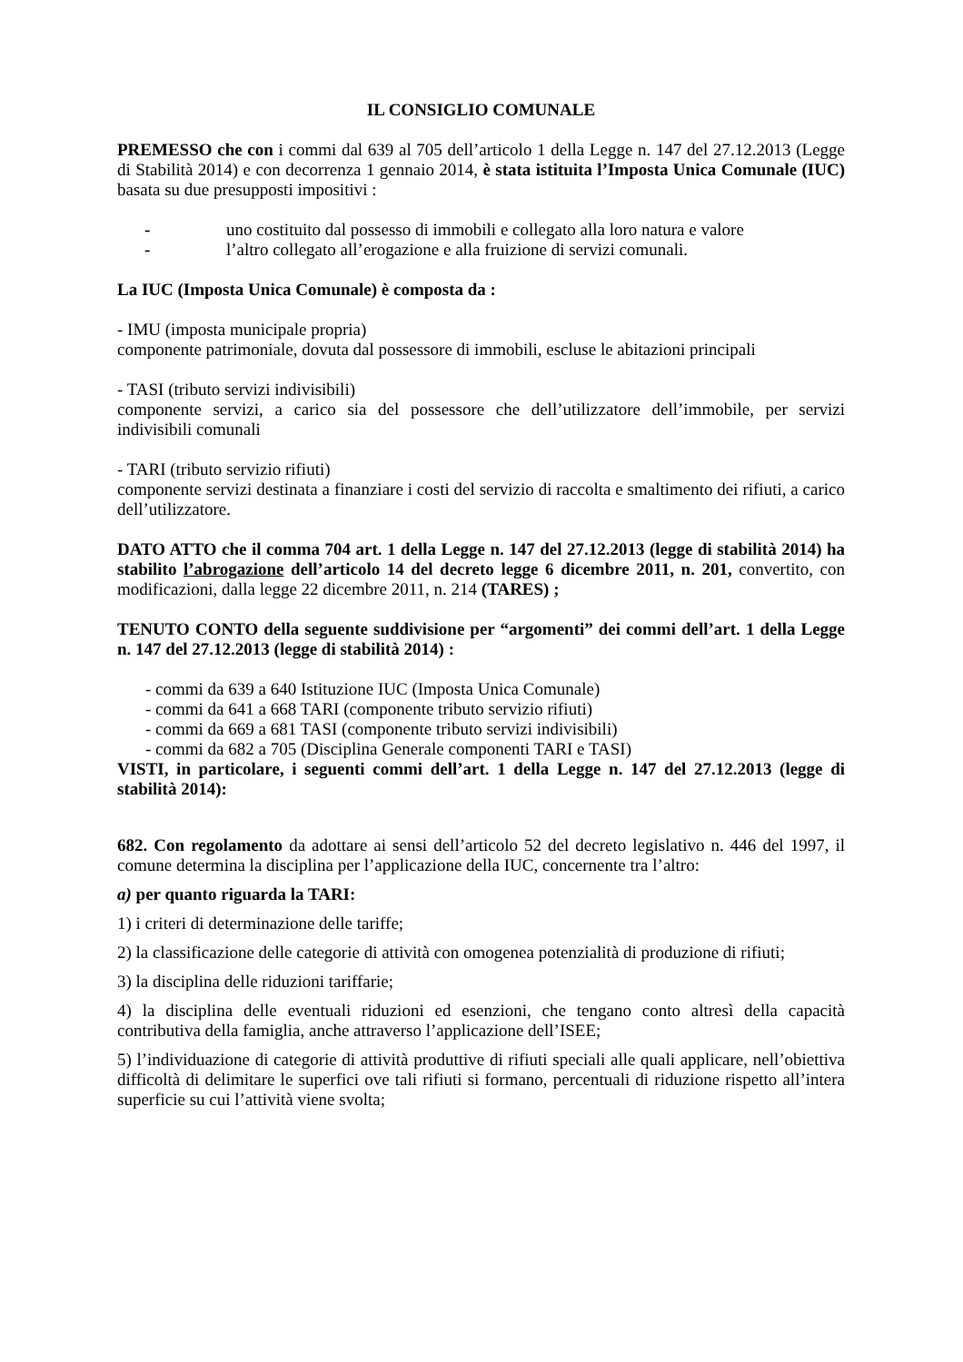IL CONSIGLIO COMUNALE
PREMESSO che con i commi dal 639 al 705 dell’articolo 1 della Legge n. 147 del 27.12.2013 (Legge di Stabilità 2014) e con decorrenza 1 gennaio 2014, è stata istituita l’Imposta Unica Comunale (IUC) basata su due presupposti impositivi :
- uno costituito dal possesso di immobili e collegato alla loro natura e valore
- l’altro collegato all’erogazione e alla fruizione di servizi comunali.
La IUC (Imposta Unica Comunale) è composta da :
- IMU (imposta municipale propria)
componente patrimoniale, dovuta dal possessore di immobili, escluse le abitazioni principali
- TASI (tributo servizi indivisibili)
componente servizi, a carico sia del possessore che dell’utilizzatore dell’immobile, per servizi indivisibili comunali
- TARI (tributo servizio rifiuti)
componente servizi destinata a finanziare i costi del servizio di raccolta e smaltimento dei rifiuti, a carico dell’utilizzatore.
DATO ATTO che il comma 704 art. 1 della Legge n. 147 del 27.12.2013 (legge di stabilità 2014) ha stabilito l’abrogazione dell’articolo 14 del decreto legge 6 dicembre 2011, n. 201, convertito, con modificazioni, dalla legge 22 dicembre 2011, n. 214 (TARES) ;
TENUTO CONTO della seguente suddivisione per “argomenti” dei commi dell’art. 1 della Legge n. 147 del 27.12.2013 (legge di stabilità 2014) :
- commi da 639 a 640 Istituzione IUC (Imposta Unica Comunale)
- commi da 641 a 668 TARI (componente tributo servizio rifiuti)
- commi da 669 a 681 TASI (componente tributo servizi indivisibili)
- commi da 682 a 705 (Disciplina Generale componenti TARI e TASI)
VISTI, in particolare, i seguenti commi dell’art. 1 della Legge n. 147 del 27.12.2013 (legge di stabilità 2014):
682. Con regolamento da adottare ai sensi dell’articolo 52 del decreto legislativo n. 446 del 1997, il comune determina la disciplina per l’applicazione della IUC, concernente tra l’altro:
a) per quanto riguarda la TARI:
1) i criteri di determinazione delle tariffe;
2) la classificazione delle categorie di attività con omogenea potenzialità di produzione di rifiuti;
3) la disciplina delle riduzioni tariffarie;
4) la disciplina delle eventuali riduzioni ed esenzioni, che tengano conto altresì della capacità contributiva della famiglia, anche attraverso l’applicazione dell’ISEE;
5) l’individuazione di categorie di attività produttive di rifiuti speciali alle quali applicare, nell’obiettiva difficoltà di delimitare le superfici ove tali rifiuti si formano, percentuali di riduzione rispetto all’intera superficie su cui l’attività viene svolta;